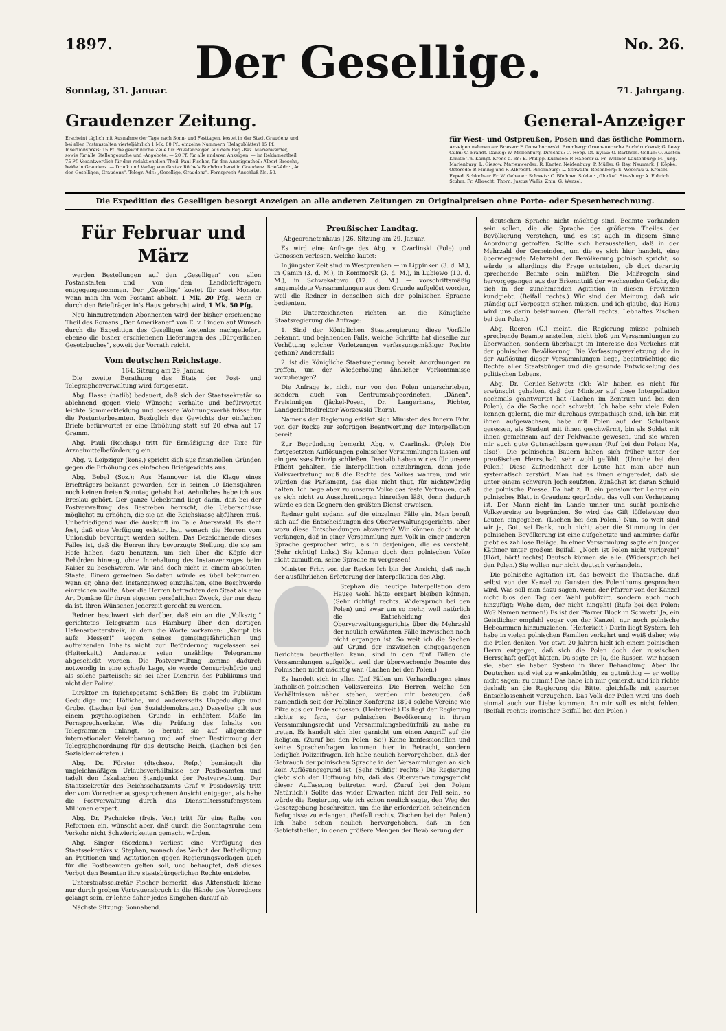1897.
Der Gesellige.
No. 26.
Sonntag, 31. Januar. 71. Jahrgang.
Graudenzer Zeitung. General-Anzeiger
Erscheint täglich mit Ausnahme der Tage nach Sonn- und Festtagen, kostet in der Stadt Graudenz und bei allen Postanstalten vierteljährlich 1 Mk. 80 Pf., einzelne Nummern (Belagsblätter) 15 Pf. Insertionspreis: 15 Pf. die gewöhnliche Zeile für Privatanzeigen aus dem Reg.-Bez. Marienwerder, sowie für alle Stellengesuche und -Angebote, — 20 Pf. für alle anderen Anzeigen, — im Reklamentheil 75 Pf. Verantwortlich für den redaktionellen Theil: Paul Fischer, für den Anzeigentheil: Albert Brosche, beide in Graudenz. — Druck und Verlag von Gustav Röthe's Buchdruckerei in Graudenz. Brief-Adr.: „An den Geselligen, Graudenz". Telegr.-Adr.: „Gesellige, Graudenz". Fernsprech-Anschluß No. 50.
für West- und Ostpreußen, Posen und das östliche Pommern.
Anzeigen nehmen an: Briesen: P. Gonschorowski. Bromberg: Gruenauer'sche Buchdruckerei; G. Lewy. Culm: C. Brandt. Danzig: W. Mellenburg. Dirschau: C. Hopp. Dt. Eylau: O. Bärthold. Gollub: O. Austen. Konitz: Th. Kämpf. Krone a. Br.: E. Philipp. Kulmsee: P. Haberer u. Fr. Wollner. Lautenburg: M. Jung. Marienburg: L. Giesow. Marienwerder: R. Kanter. Neidenburg: P. Müller, G. Rey. Neumark: J. Köpke. Osterode: P. Minnig und F. Albrecht. Riesenburg: L. Schwalm. Rosenberg: S. Woserau u. Kreisbl.-Exped. Schlochau: Fr. W. Gebauer. Schwetz: C. Büchner. Soldau: „Glocke". Strasburg: A. Fuhrich. Stuhm: Fr. Albrecht. Thorn: Justus Wallis. Znin: G. Wenzel.
Die Expedition des Geselligen besorgt Anzeigen an alle anderen Zeitungen zu Originalpreisen ohne Porto- oder Spesenberechnung.
Für Februar und März
werden Bestellungen auf den „Geselligen" von allen Postanstalten und von den Landbriefträgern entgegengenommen. Der „Gesellige" kostet für zwei Monate, wenn man ihn vom Postamt abholt, 1 Mk. 20 Pfg., wenn er durch den Briefträger in's Haus gebracht wird, 1 Mk. 50 Pfg.
Neu hinzutretenden Abonnenten wird der bisher erschienene Theil des Romans „Der Amerikaner" von E. v. Linden auf Wunsch durch die Expedition des Geselligen kostenlos nachgeliefert, ebenso die bisher erschienenen Lieferungen des „Bürgerlichen Gesetzbuches", soweit der Vorrath reicht.
Vom deutschen Reichstage.
164. Sitzung am 29. Januar.
Die zweite Berathung des Etats der Post- und Telegraphenverwaltung wird fortgesetzt.
Abg. Hasse (natlib) bedauert, daß sich der Staatssekretär so ablehnend gegen viele Wünsche verhalte und befürwortet leichte Sommerkleidung und bessere Wohnungsverhältnisse für die Postunterbeamten. Bezüglich des Gewichts der einfachen Briefe befürwortet er eine Erhöhung statt auf 20 etwa auf 17 Gramm.
Abg. Pauli (Reichsp.) tritt für Ermäßigung der Taxe für Arzneimittelbeförderung ein.
Abg. v. Leipziger (kons.) spricht sich aus finanziellen Gründen gegen die Erhöhung des einfachen Briefgewichts aus.
Abg. Bebel (Soz.): Aus Hannover ist die Klage eines Briefträgers bekannt geworden, der in seinen 10 Dienstjahren noch keinen freien Sonntag gehabt hat. Aehnliches habe ich aus Breslau gehört. Der ganze Uebelstand liegt darin, daß bei der Postverwaltung das Bestreben herrscht, die Ueberschüsse möglichst zu erhöhen, die sie an die Reichskasse abführen muß. Unbefriedigend war die Auskunft im Falle Auerswald. Es steht fest, daß eine Verfügung existirt hat, wonach die Herren vom Unionklub bevorzugt werden sollten. Das Bezeichnende dieses Falles ist, daß die Herren ihre bevorzugte Stellung, die sie am Hofe haben, dazu benutzen, um sich über die Köpfe der Behörden hinweg, ohne Innehaltung des Instanzenzuges beim Kaiser zu beschweren. Wir sind doch nicht in einem absoluten Staate. Einem gemeinen Soldaten würde es übel bekommen, wenn er, ohne den Instanzenweg einzuhalten, eine Beschwerde einreichen wollte. Aber die Herren betrachten den Staat als eine Art Domäne für ihren eigenen persönlichen Zweck, der nur dazu da ist, ihren Wünschen jederzeit gerecht zu werden.
Redner beschwert sich darüber, daß ein an die „Volksztg." gerichtetes Telegramm aus Hamburg über den dortigen Hafenarbeiterstreik, in dem die Worte vorkamen: „Kampf bis aufs Messer!" wegen seines gemeingefährlichen und aufreizenden Inhalts nicht zur Beförderung zugelassen sei. (Heiterkeit.) Anderseits seien unzählige Telegramme abgeschickt worden. Die Postverwaltung komme dadurch notwendig in eine schiefe Lage, sie werde Censurbehörde und als solche parteiisch; sie sei aber Dienerin des Publikums und nicht der Polizei.
Direktor im Reichspostamt Schäffer: Es giebt im Publikum Geduldige und Höfliche, und andererseits Ungeduldige und Grobe. (Lachen bei den Sozialdemokraten.) Dasselbe gilt aus einem psychologischen Grunde in erhöhtem Maße im Fernsprechverkehr. Was die Prüfung des Inhalts von Telegrammen anlangt, so beruht sie auf allgemeiner internationaler Vereinbarung und auf einer Bestimmung der Telegraphenordnung für das deutsche Reich. (Lachen bei den Sozialdemokraten.)
Abg. Dr. Förster (dtschsoz. Refp.) bemängelt die ungleichmäßigen Urlaubsverhältnisse der Postbeamten und tadelt den fiskalischen Standpunkt der Postverwaltung. Der Staatssekretär des Reichsschatzamts Graf v. Posadowsky tritt der vom Vorredner ausgesprochenen Ansicht entgegen, als habe die Postverwaltung durch das Dienstaltersstufensystem Millionen erspart.
Abg. Dr. Pachnicke (freis. Ver.) tritt für eine Reihe von Reformen ein, wünscht aber, daß durch die Sonntagsruhe dem Verkehr nicht Schwierigkeiten gemacht würden.
Abg. Singer (Sozdem.) verliest eine Verfügung des Staatssekretärs v. Stephan, wonach das Verbot der Betheiligung an Petitionen und Agitationen gegen Regierungsvorlagen auch für die Postbeamten gelten soll, und behauptet, daß dieses Verbot den Beamten ihre staatsbürgerlichen Rechte entziehe.
Unterstaatssekretär Fischer bemerkt, das Aktenstück könne nur durch groben Vertrauensbruch in die Hände des Vorredners gelangt sein, er lehne daher jedes Eingehen darauf ab.
Nächste Sitzung: Sonnabend.
Preußischer Landtag.
[Abgeordnetenhaus.] 26. Sitzung am 29. Januar.
Es wird eine Anfrage des Abg. v. Czarlinski (Pole) und Genossen verlesen, welche lautet:
In jüngster Zeit sind in Westpreußen — in Lippinken (3. d. M.), in Camin (3. d. M.), in Kommorsk (3. d. M.), in Lubiewo (10. d. M.), in Schwekatowo (17. d. M.) — vorschriftsmäßig angemeldete Versammlungen aus dem Grunde aufgelöst worden, weil die Redner in denselben sich der polnischen Sprache bedienten.
Die Unterzeichneten richten an die Königliche Staatsregierung die Anfrage:
1. Sind der Königlichen Staatsregierung diese Vorfälle bekannt, und bejahenden Falls, welche Schritte hat dieselbe zur Verhütung solcher Verletzungen verfassungsmäßiger Rechte gethan? Andernfalls
2. ist die Königliche Staatsregierung bereit, Anordnungen zu treffen, um der Wiederholung ähnlicher Vorkommnisse vorzubeugen?
Die Anfrage ist nicht nur von den Polen unterschrieben, sondern auch von Centrumsabgeordneten, „Dänen", Freisinnigen (Jäckel-Posen, Dr. Langerhans, Richter, Landgerichtsdirektor Worzewski-Thorn).
Namens der Regierung erklärt sich Minister des Innern Frhr. von der Recke zur sofortigen Beantwortung der Interpellation bereit.
Zur Begründung bemerkt Abg. v. Czarlinski (Pole): Die fortgesetzten Auflösungen polnischer Versammlungen lassen auf ein gewisses Prinzip schließen. Deshalb haben wir es für unsere Pflicht gehalten, die Interpellation einzubringen, denn jede Volksvertretung muß die Rechte des Volkes wahren, und wir würden das Parlament, das dies nicht thut, für nichtswürdig halten. Ich hege aber zu unserm Volke das feste Vertrauen, daß es sich nicht zu Ausschreitungen hinreißen läßt, denn dadurch würde es den Gegnern den größten Dienst erweisen.
Redner geht sodann auf die einzelnen Fälle ein. Man beruft sich auf die Entscheidungen des Oberverwaltungsgerichts, aber wozu diese Entscheidungen abwarten? Wir können doch nicht verlangen, daß in einer Versammlung zum Volk in einer anderen Sprache gesprochen wird, als in derjenigen, die es versteht. (Sehr richtig! links.) Sie können doch dem polnischen Volke nicht zumuthen, seine Sprache zu vergessen!
Minister Frhr. von der Recke: Ich bin der Ansicht, daß nach der ausführlichen Erörterung der Interpellation des Abg.
Stephan die heutige Interpellation dem Hause wohl hätte erspart bleiben können. (Sehr richtig! rechts. Widerspruch bei den Polen) und zwar um so mehr, weil natürlich die Entscheidung des Oberverwaltungsgerichts über die Mehrzahl der neulich erwähnten Fälle inzwischen noch nicht ergangen ist. So weit ich die Sachen auf Grund der inzwischen eingegangenen Berichten beurtheilen kann, sind in den fünf Fällen die Versammlungen aufgelöst, weil der überwachende Beamte des Polnischen nicht mächtig war. (Lachen bei den Polen.)
Es handelt sich in allen fünf Fällen um Verhandlungen eines katholisch-polnischen Volksvereins. Die Herren, welche den Verhältnissen näher stehen, werden mir bezeugen, daß namentlich seit der Pelpliner Konferenz 1894 solche Vereine wie Pilze aus der Erde schossen. (Heiterkeit.) Es liegt der Regierung nichts so fern, der polnischen Bevölkerung in ihrem Versammlungsrecht und Versammlungsbedürfniß zu nahe zu treten. Es handelt sich hier garnicht um einen Angriff auf die Religion. (Zuruf bei den Polen: So!) Keine konfessionellen und keine Sprachenfragen kommen hier in Betracht, sondern lediglich Polizeifragen. Ich habe neulich hervorgehoben, daß der Gebrauch der polnischen Sprache in den Versammlungen an sich kein Auflösungsgrund ist. (Sehr richtig! rechts.) Die Regierung giebt sich der Hoffnung hin, daß das Oberverwaltungsgericht dieser Auffassung beitreten wird. (Zuruf bei den Polen: Natürlich!) Sollte das wider Erwarten nicht der Fall sein, so würde die Regierung, wie ich schon neulich sagte, den Weg der Gesetzgebung beschreiten, um die ihr erforderlich scheinenden Befugnisse zu erlangen. (Beifall rechts, Zischen bei den Polen.) Ich habe schon neulich hervorgehoben, daß in den Gebietstheilen, in denen größere Mengen der Bevölkerung der
deutschen Sprache nicht mächtig sind, Beamte vorhanden sein sollen, die die Sprache des größeren Theiles der Bevölkerung verstehen, und es ist auch in diesem Sinne Anordnung getroffen. Sollte sich herausstellen, daß in der Mehrzahl der Gemeinden, um die es sich hier handelt, eine überwiegende Mehrzahl der Bevölkerung polnisch spricht, so würde ja allerdings die Frage entstehen, ob dort derartig sprechende Beamte sein müßten. Die Maßregeln sind hervorgegangen aus der Erkenntniß der wachsenden Gefahr, die sich in der zunehmenden Agitation in diesen Provinzen kundgiebt. (Beifall rechts.) Wir sind der Meinung, daß wir ständig auf Vorposten stehen müssen, und ich glaube, das Haus wird uns darin beistimmen. (Beifall rechts. Lebhaftes Zischen bei den Polen.)
Abg. Roeren (C.) meint, die Regierung müsse polnisch sprechende Beamte anstellen, nicht bloß um Versammlungen zu überwachen, sondern überhaupt im Interesse des Verkehrs mit der polnischen Bevölkerung. Die Verfassungsverletzung, die in der Auflösung dieser Versammlungen liege, beeinträchtige die Rechte aller Staatsbürger und die gesunde Entwickelung des politischen Lebens.
Abg. Dr. Gerlich-Schwetz (fk): Wir haben es nicht für erwünscht gehalten, daß der Minister auf diese Interpellation nochmals geantwortet hat (Lachen im Zentrum und bei den Polen), da die Sache noch schwebt. Ich habe sehr viele Polen kennen gelernt, die mir durchaus sympathisch sind, ich bin mit ihnen aufgewachsen, habe mit Polen auf der Schulbank gesessen, als Student mit ihnen geschwärmt, bin als Soldat mit ihnen gemeinsam auf der Feldwache gewesen, und sie waren mir auch gute Gutsnachbarn gewesen (Ruf bei den Polen: Na, also!). Die polnischen Bauern haben sich früher unter der preußischen Herrschaft sehr wohl gefühlt. (Unruhe bei den Polen.) Diese Zufriedenheit der Leute hat man aber nun systematisch zerstört. Man hat es ihnen eingeredet, daß sie unter einem schweren Joch seufzten. Zunächst ist daran Schuld die polnische Presse. Da hat z. B. ein pensionirter Lehrer ein polnisches Blatt in Graudenz gegründet, das voll von Verhetzung ist. Der Mann zieht im Lande umher und sucht polnische Volksvereine zu begründen. So wird das Gift löffelweise den Leuten eingegeben. (Lachen bei den Polen.) Nun, so weit sind wir ja, Gott sei Dank, noch nicht; aber die Stimmung in der polnischen Bevölkerung ist eine aufgehetzte und animirte; dafür giebt es zahllose Beläge. In einer Versammlung sagte ein junger Käthner unter großem Beifall: „Noch ist Polen nicht verloren!" (Hört, hört! rechts) Deutsch können sie alle. (Widerspruch bei den Polen.) Sie wollen nur nicht deutsch verhandeln.
Die polnische Agitation ist, das beweist die Thatsache, daß selbst von der Kanzel zu Gunsten des Polenthums gesprochen wird. Was soll man dazu sagen, wenn der Pfarrer von der Kanzel nicht blos den Tag der Wahl publizirt, sondern auch noch hinzufügt: Wehe dem, der nicht hingeht! (Rufe bei den Polen: Wo? Namen nennen!) Es ist der Pfarrer Block in Schwetz! Ja, ein Geistlicher empfahl sogar von der Kanzel, nur noch polnische Hebeammen hinzuzuziehen. (Heiterkeit.) Darin liegt System. Ich habe in vielen polnischen Familien verkehrt und weiß daher, wie die Polen denken. Vor etwa 20 Jahren hielt ich einem polnischen Herrn entgegen, daß sich die Polen doch der russischen Herrschaft gefügt hätten. Da sagte er: Ja, die Russen! wir hassen sie, aber sie haben System in ihrer Behandlung. Aber Ihr Deutschen seid viel zu wankelmüthig, zu gutmüthig — er wollte nicht sagen: zu dumm! Das habe ich mir gemerkt, und ich richte deshalb an die Regierung die Bitte, gleichfalls mit eiserner Entschlossenheit vorzugehen. Das Volk der Polen wird uns doch einmal auch zur Liebe kommen. An mir soll es nicht fehlen. (Beifall rechts; ironischer Beifall bei den Polen.)